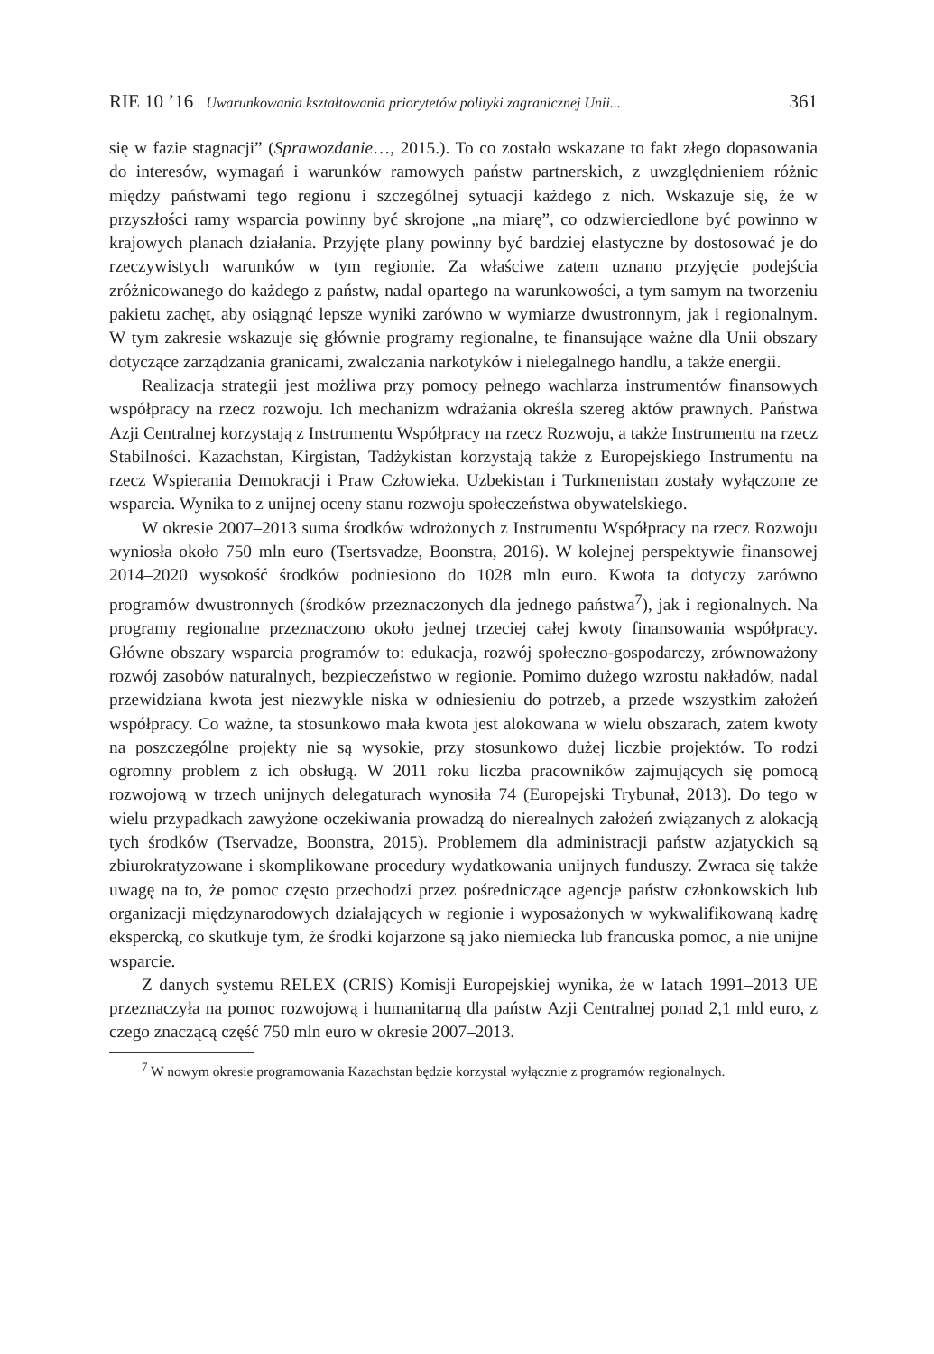RIE 10 ’16 Uwarunkowania kształtowania priorytetów polityki zagranicznej Unii... 361
się w fazie stagnacji” (Sprawozdanie…, 2015.). To co zostało wskazane to fakt złego dopasowania do interesów, wymagań i warunków ramowych państw partnerskich, z uwzględnieniem różnic między państwami tego regionu i szczególnej sytuacji każdego z nich. Wskazuje się, że w przyszłości ramy wsparcia powinny być skrojone „na miarę”, co odzwierciedlone być powinno w krajowych planach działania. Przyjęte plany powinny być bardziej elastyczne by dostosować je do rzeczywistych warunków w tym regionie. Za właściwe zatem uznano przyjęcie podejścia zróżnicowanego do każdego z państw, nadal opartego na warunkowości, a tym samym na tworzeniu pakietu zachęt, aby osiągnąć lepsze wyniki zarówno w wymiarze dwustronnym, jak i regionalnym. W tym zakresie wskazuje się głównie programy regionalne, te finansujące ważne dla Unii obszary dotyczące zarządzania granicami, zwalczania narkotyków i nielegalnego handlu, a także energii.
Realizacja strategii jest możliwa przy pomocy pełnego wachlarza instrumentów finansowych współpracy na rzecz rozwoju. Ich mechanizm wdrażania określa szereg aktów prawnych. Państwa Azji Centralnej korzystają z Instrumentu Współpracy na rzecz Rozwoju, a także Instrumentu na rzecz Stabilności. Kazachstan, Kirgistan, Tadżykistan korzystają także z Europejskiego Instrumentu na rzecz Wspierania Demokracji i Praw Człowieka. Uzbekistan i Turkmenistan zostały wyłączone ze wsparcia. Wynika to z unijnej oceny stanu rozwoju społeczeństwa obywatelskiego.
W okresie 2007–2013 suma środków wdrożonych z Instrumentu Współpracy na rzecz Rozwoju wyniosła około 750 mln euro (Tsertsvadze, Boonstra, 2016). W kolejnej perspektywie finansowej 2014–2020 wysokość środków podniesiono do 1028 mln euro. Kwota ta dotyczy zarówno programów dwustronnych (środków przeznaczonych dla jednego państwa<sup>7</sup>), jak i regionalnych. Na programy regionalne przeznaczono około jednej trzeciej całej kwoty finansowania współpracy. Główne obszary wsparcia programów to: edukacja, rozwój społeczno-gospodarczy, zrównoważony rozwój zasobów naturalnych, bezpieczeństwo w regionie. Pomimo dużego wzrostu nakładów, nadal przewidziana kwota jest niezwykle niska w odniesieniu do potrzeb, a przede wszystkim założeń współpracy. Co ważne, ta stosunkowo mała kwota jest alokowana w wielu obszarach, zatem kwoty na poszczególne projekty nie są wysokie, przy stosunkowo dużej liczbie projektów. To rodzi ogromny problem z ich obsługą. W 2011 roku liczba pracowników zajmujących się pomocą rozwojową w trzech unijnych delegaturach wynosiła 74 (Europejski Trybunał, 2013). Do tego w wielu przypadkach zawyżone oczekiwania prowadzą do nierealnych założeń związanych z alokacją tych środków (Tservadze, Boonstra, 2015). Problemem dla administracji państw azjatyckich są zbiurokratyzowane i skomplikowane procedury wydatkowania unijnych funduszy. Zwraca się także uwagę na to, że pomoc często przechodzi przez pośredniczące agencje państw członkowskich lub organizacji międzynarodowych działających w regionie i wyposażonych w wykwalifikowaną kadrę ekspercką, co skutkuje tym, że środki kojarzone są jako niemiecka lub francuska pomoc, a nie unijne wsparcie.
Z danych systemu RELEX (CRIS) Komisji Europejskiej wynika, że w latach 1991–2013 UE przeznaczyła na pomoc rozwojową i humanitarną dla państw Azji Centralnej ponad 2,1 mld euro, z czego znaczącą część 750 mln euro w okresie 2007–2013.
<sup>7</sup> W nowym okresie programowania Kazachstan będzie korzystał wyłącznie z programów regionalnych.